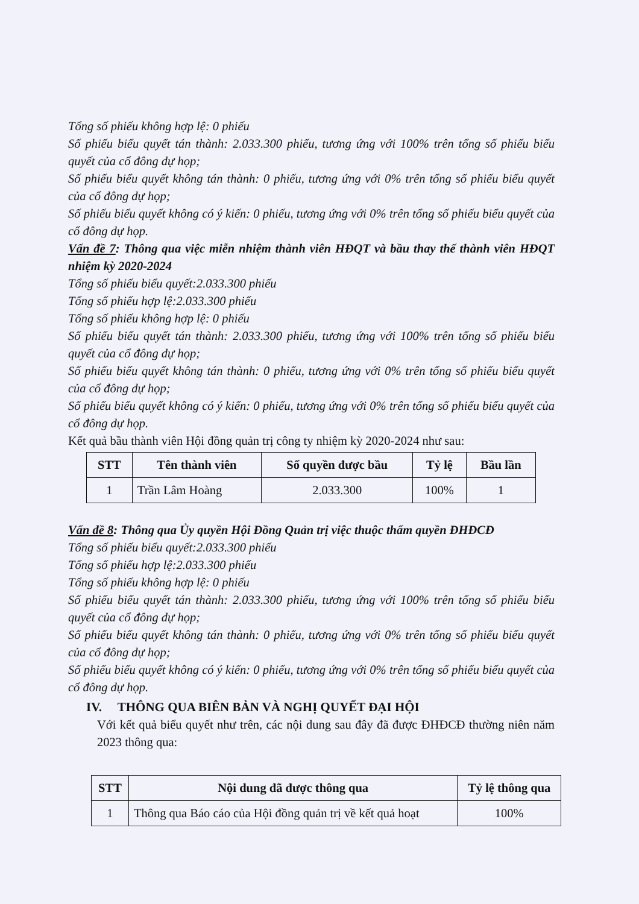Tổng số phiếu không hợp lệ: 0 phiếu
Số phiếu biểu quyết tán thành: 2.033.300 phiếu, tương ứng với 100% trên tổng số phiếu biểu quyết của cổ đông dự họp;
Số phiếu biểu quyết không tán thành: 0 phiếu, tương ứng với 0% trên tổng số phiếu biểu quyết của cổ đông dự họp;
Số phiếu biểu quyết không có ý kiến: 0 phiếu, tương ứng với 0% trên tổng số phiếu biểu quyết của cổ đông dự họp.
Vấn đề 7: Thông qua việc miễn nhiệm thành viên HĐQT và bầu thay thế thành viên HĐQT nhiệm kỳ 2020-2024
Tổng số phiếu biểu quyết:2.033.300 phiếu
Tổng số phiếu hợp lệ:2.033.300 phiếu
Tổng số phiếu không hợp lệ: 0 phiếu
Số phiếu biểu quyết tán thành: 2.033.300 phiếu, tương ứng với 100% trên tổng số phiếu biểu quyết của cổ đông dự họp;
Số phiếu biểu quyết không tán thành: 0 phiếu, tương ứng với 0% trên tổng số phiếu biểu quyết của cổ đông dự họp;
Số phiếu biểu quyết không có ý kiến: 0 phiếu, tương ứng với 0% trên tổng số phiếu biểu quyết của cổ đông dự họp.
Kết quả bầu thành viên Hội đồng quản trị công ty nhiệm kỳ 2020-2024 như sau:
| STT | Tên thành viên | Số quyền được bầu | Tỷ lệ | Bầu lần |
| --- | --- | --- | --- | --- |
| 1 | Trần Lâm Hoàng | 2.033.300 | 100% | 1 |
Vấn đề 8: Thông qua Ủy quyền Hội Đồng Quản trị việc thuộc thẩm quyền ĐHĐCĐ
Tổng số phiếu biểu quyết:2.033.300 phiếu
Tổng số phiếu hợp lệ:2.033.300 phiếu
Tổng số phiếu không hợp lệ: 0 phiếu
Số phiếu biểu quyết tán thành: 2.033.300 phiếu, tương ứng với 100% trên tổng số phiếu biểu quyết của cổ đông dự họp;
Số phiếu biểu quyết không tán thành: 0 phiếu, tương ứng với 0% trên tổng số phiếu biểu quyết của cổ đông dự họp;
Số phiếu biểu quyết không có ý kiến: 0 phiếu, tương ứng với 0% trên tổng số phiếu biểu quyết của cổ đông dự họp.
IV. THÔNG QUA BIÊN BẢN VÀ NGHỊ QUYẾT ĐẠI HỘI
Với kết quả biểu quyết như trên, các nội dung sau đây đã được ĐHĐCĐ thường niên năm 2023 thông qua:
| STT | Nội dung đã được thông qua | Tỷ lệ thông qua |
| --- | --- | --- |
| 1 | Thông qua Báo cáo của Hội đồng quản trị về kết quả hoạt | 100% |